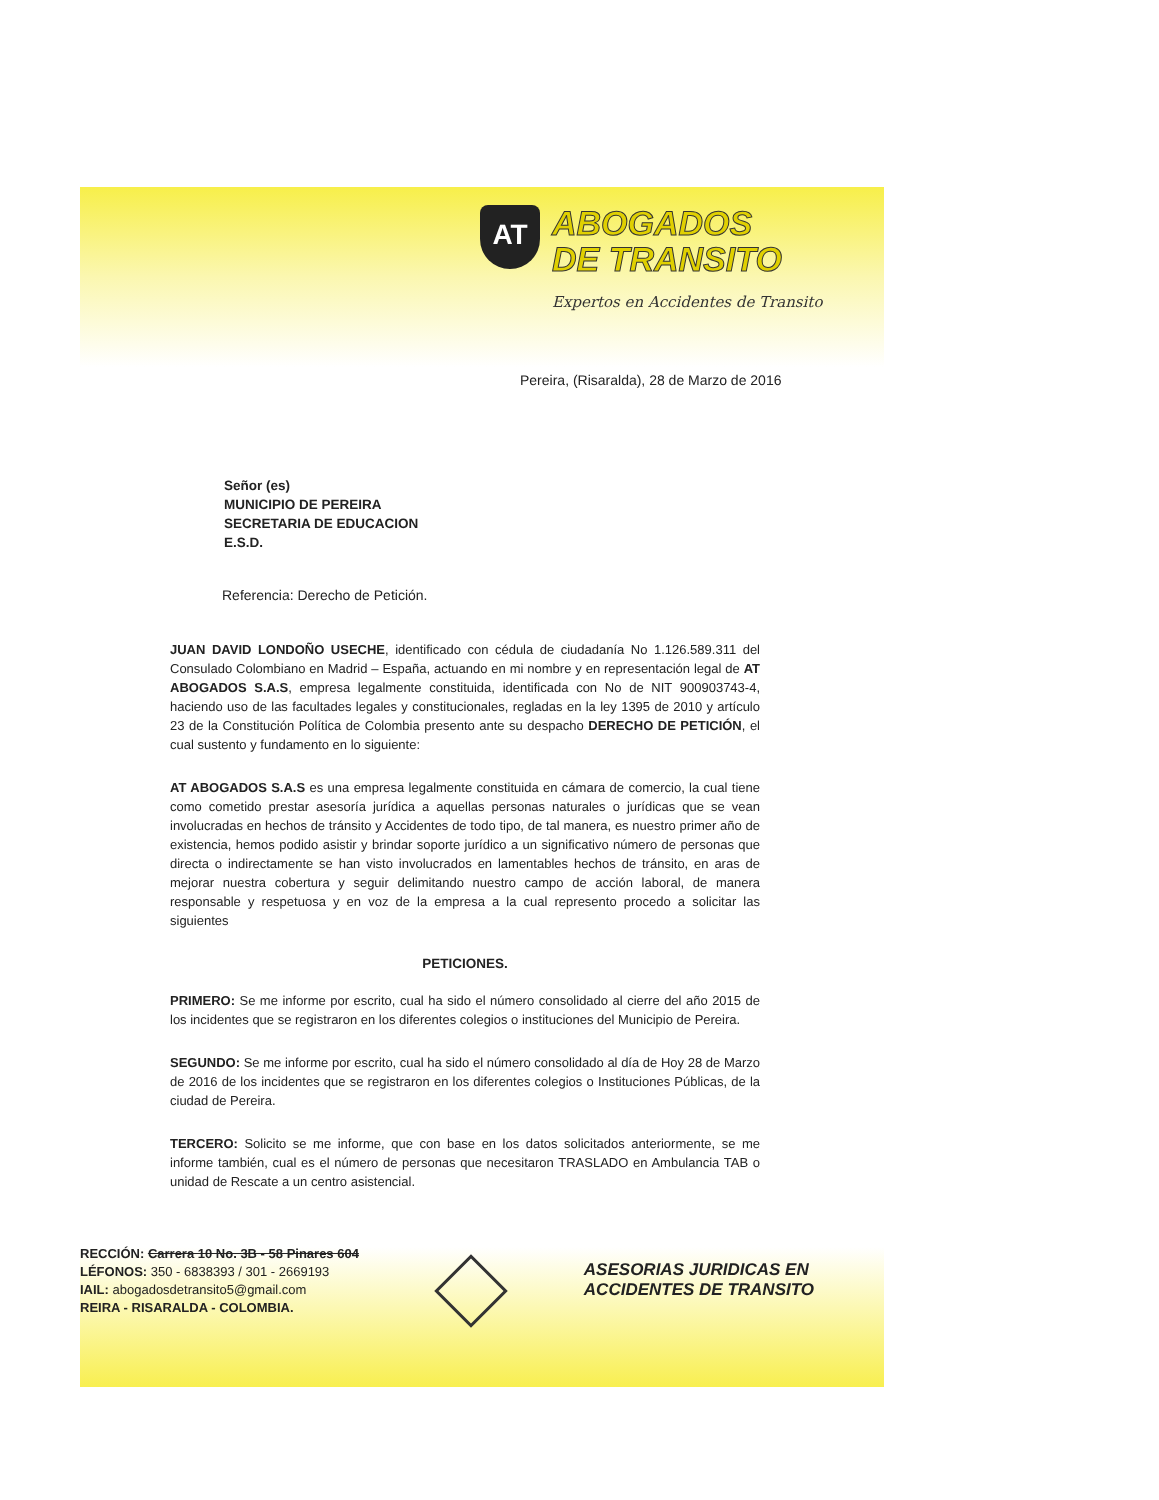AT ABOGADOS
DE TRANSITO
Expertos en Accidentes de Transito
Pereira, (Risaralda), 28 de Marzo de 2016
Señor (es)
MUNICIPIO DE PEREIRA
SECRETARIA DE EDUCACION
E.S.D.
Referencia: Derecho de Petición.
JUAN DAVID LONDOÑO USECHE, identificado con cédula de ciudadanía No 1.126.589.311 del Consulado Colombiano en Madrid – España, actuando en mi nombre y en representación legal de AT ABOGADOS S.A.S, empresa legalmente constituida, identificada con No de NIT 900903743-4, haciendo uso de las facultades legales y constitucionales, regladas en la ley 1395 de 2010 y artículo 23 de la Constitución Política de Colombia presento ante su despacho DERECHO DE PETICIÓN, el cual sustento y fundamento en lo siguiente:
AT ABOGADOS S.A.S es una empresa legalmente constituida en cámara de comercio, la cual tiene como cometido prestar asesoría jurídica a aquellas personas naturales o jurídicas que se vean involucradas en hechos de tránsito y Accidentes de todo tipo, de tal manera, es nuestro primer año de existencia, hemos podido asistir y brindar soporte jurídico a un significativo número de personas que directa o indirectamente se han visto involucrados en lamentables hechos de tránsito, en aras de mejorar nuestra cobertura y seguir delimitando nuestro campo de acción laboral, de manera responsable y respetuosa y en voz de la empresa a la cual represento procedo a solicitar las siguientes
PETICIONES.
PRIMERO: Se me informe por escrito, cual ha sido el número consolidado al cierre del año 2015 de los incidentes que se registraron en los diferentes colegios o instituciones del Municipio de Pereira.
SEGUNDO: Se me informe por escrito, cual ha sido el número consolidado al día de Hoy 28 de Marzo de 2016 de los incidentes que se registraron en los diferentes colegios o Instituciones Públicas, de la ciudad de Pereira.
TERCERO: Solicito se me informe, que con base en los datos solicitados anteriormente, se me informe también, cual es el número de personas que necesitaron TRASLADO en Ambulancia TAB o unidad de Rescate a un centro asistencial.
RECCIÓN: Carrera 10 No. 3B - 58 Pinares 604
LÉFONOS: 350 - 6838393 / 301 - 2669193
IAIL: abogadosdetransito5@gmail.com
REIRA - RISARALDA - COLOMBIA.
ASESORIAS JURIDICAS EN
ACCIDENTES DE TRANSITO